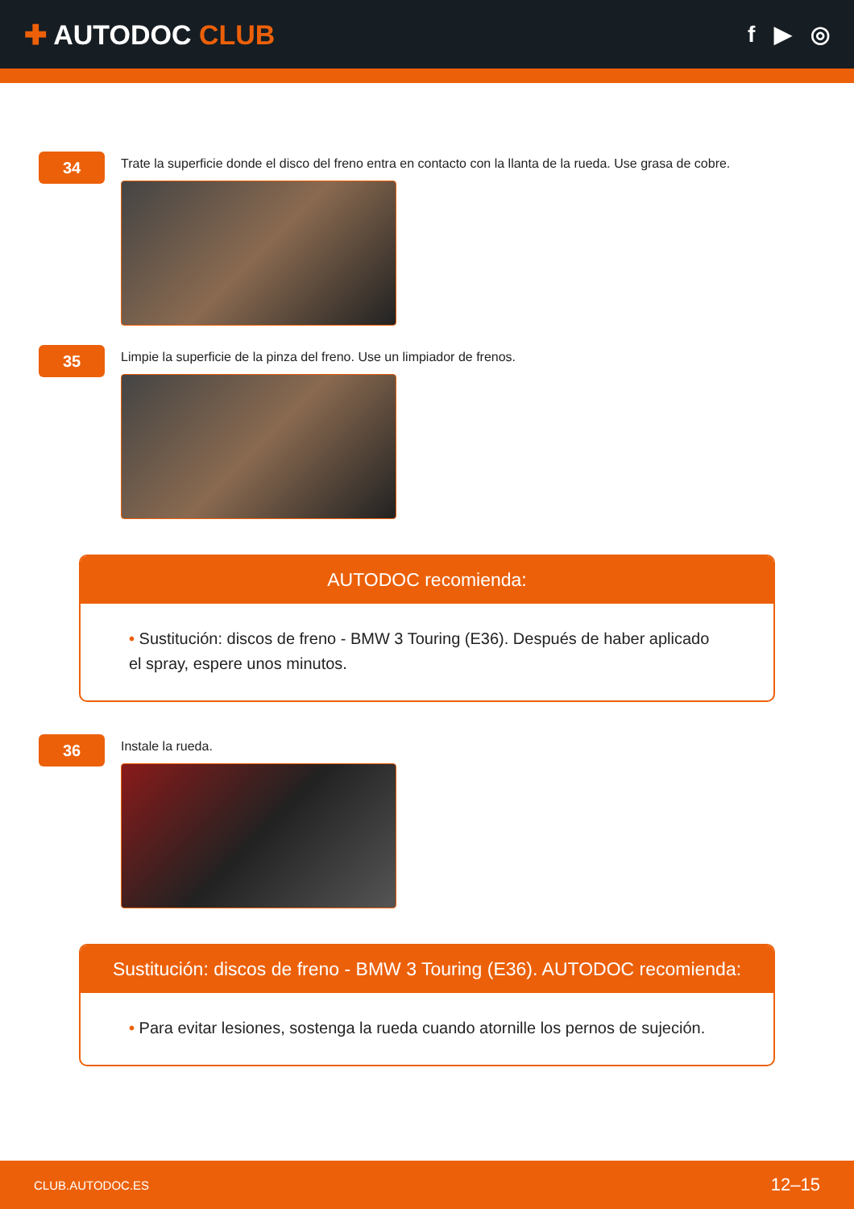✚ AUTODOC CLUB
f ▶ ◎
34
Trate la superficie donde el disco del freno entra en contacto con la llanta de la rueda. Use grasa de cobre.
35
Limpie la superficie de la pinza del freno. Use un limpiador de frenos.
AUTODOC recomienda:
• Sustitución: discos de freno - BMW 3 Touring (E36). Después de haber aplicado el spray, espere unos minutos.
36
Instale la rueda.
Sustitución: discos de freno - BMW 3 Touring (E36). AUTODOC recomienda:
• Para evitar lesiones, sostenga la rueda cuando atornille los pernos de sujeción.
CLUB.AUTODOC.ES 12–15